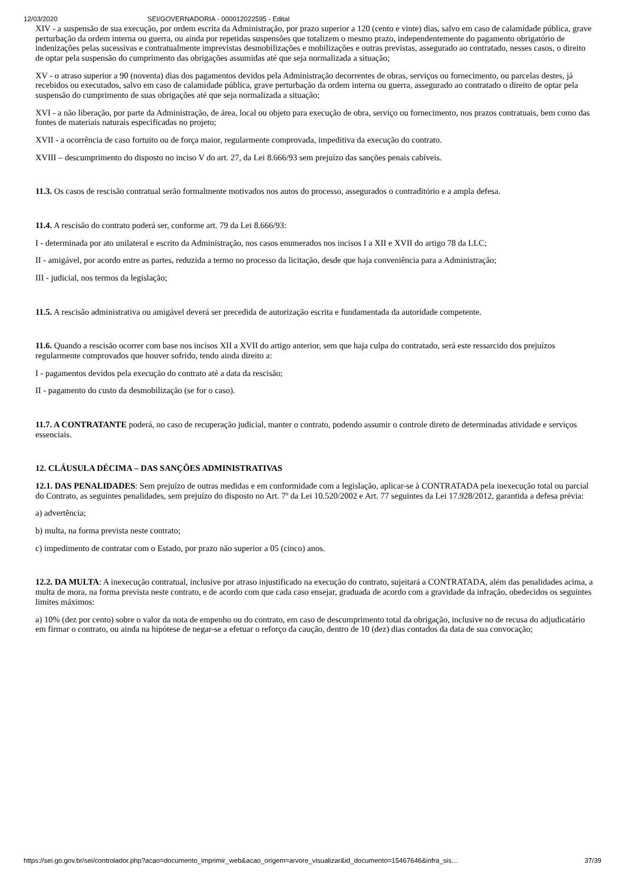12/03/2020 SEI/GOVERNADORIA - 000012022595 - Edital
XIV - a suspensão de sua execução, por ordem escrita da Administração, por prazo superior a 120 (cento e vinte) dias, salvo em caso de calamidade pública, grave perturbação da ordem interna ou guerra, ou ainda por repetidas suspensões que totalizem o mesmo prazo, independentemente do pagamento obrigatório de indenizações pelas sucessivas e contratualmente imprevistas desmobilizações e mobilizações e outras previstas, assegurado ao contratado, nesses casos, o direito de optar pela suspensão do cumprimento das obrigações assumidas até que seja normalizada a situação;
XV - o atraso superior a 90 (noventa) dias dos pagamentos devidos pela Administração decorrentes de obras, serviços ou fornecimento, ou parcelas destes, já recebidos ou executados, salvo em caso de calamidade pública, grave perturbação da ordem interna ou guerra, assegurado ao contratado o direito de optar pela suspensão do cumprimento de suas obrigações até que seja normalizada a situação;
XVI - a não liberação, por parte da Administração, de área, local ou objeto para execução de obra, serviço ou fornecimento, nos prazos contratuais, bem como das fontes de materiais naturais especificadas no projeto;
XVII - a ocorrência de caso fortuito ou de força maior, regularmente comprovada, impeditiva da execução do contrato.
XVIII – descumprimento do disposto no inciso V do art. 27, da Lei 8.666/93 sem prejuízo das sanções penais cabíveis.
11.3. Os casos de rescisão contratual serão formalmente motivados nos autos do processo, assegurados o contraditório e a ampla defesa.
11.4. A rescisão do contrato poderá ser, conforme art. 79 da Lei 8.666/93:
I - determinada por ato unilateral e escrito da Administração, nos casos enumerados nos incisos I a XII e XVII do artigo 78 da LLC;
II - amigável, por acordo entre as partes, reduzida a termo no processo da licitação, desde que haja conveniência para a Administração;
III - judicial, nos termos da legislação;
11.5. A rescisão administrativa ou amigável deverá ser precedida de autorização escrita e fundamentada da autoridade competente.
11.6. Quando a rescisão ocorrer com base nos incisos XII a XVII do artigo anterior, sem que haja culpa do contratado, será este ressarcido dos prejuízos regularmente comprovados que houver sofrido, tendo ainda direito a:
I - pagamentos devidos pela execução do contrato até a data da rescisão;
II - pagamento do custo da desmobilização (se for o caso).
11.7. A CONTRATANTE poderá, no caso de recuperação judicial, manter o contrato, podendo assumir o controle direto de determinadas atividade e serviços essenciais.
12. CLÁUSULA DÉCIMA – DAS SANÇÕES ADMINISTRATIVAS
12.1. DAS PENALIDADES: Sem prejuízo de outras medidas e em conformidade com a legislação, aplicar-se à CONTRATADA pela inexecução total ou parcial do Contrato, as seguintes penalidades, sem prejuízo do disposto no Art. 7º da Lei 10.520/2002 e Art. 77 seguintes da Lei 17.928/2012, garantida a defesa prévia:
a) advertência;
b) multa, na forma prevista neste contrato;
c) impedimento de contratar com o Estado, por prazo não superior a 05 (cinco) anos.
12.2. DA MULTA: A inexecução contratual, inclusive por atraso injustificado na execução do contrato, sujeitará a CONTRATADA, além das penalidades acima, a multa de mora, na forma prevista neste contrato, e de acordo com que cada caso ensejar, graduada de acordo com a gravidade da infração, obedecidos os seguintes limites máximos:
a) 10% (dez por cento) sobre o valor da nota de empenho ou do contrato, em caso de descumprimento total da obrigação, inclusive no de recusa do adjudicatário em firmar o contrato, ou ainda na hipótese de negar-se a efetuar o reforço da caução, dentro de 10 (dez) dias contados da data de sua convocação;
https://sei.go.gov.br/sei/controlador.php?acao=documento_imprimir_web&acao_origem=arvore_visualizar&id_documento=15467646&infra_sis… 37/39